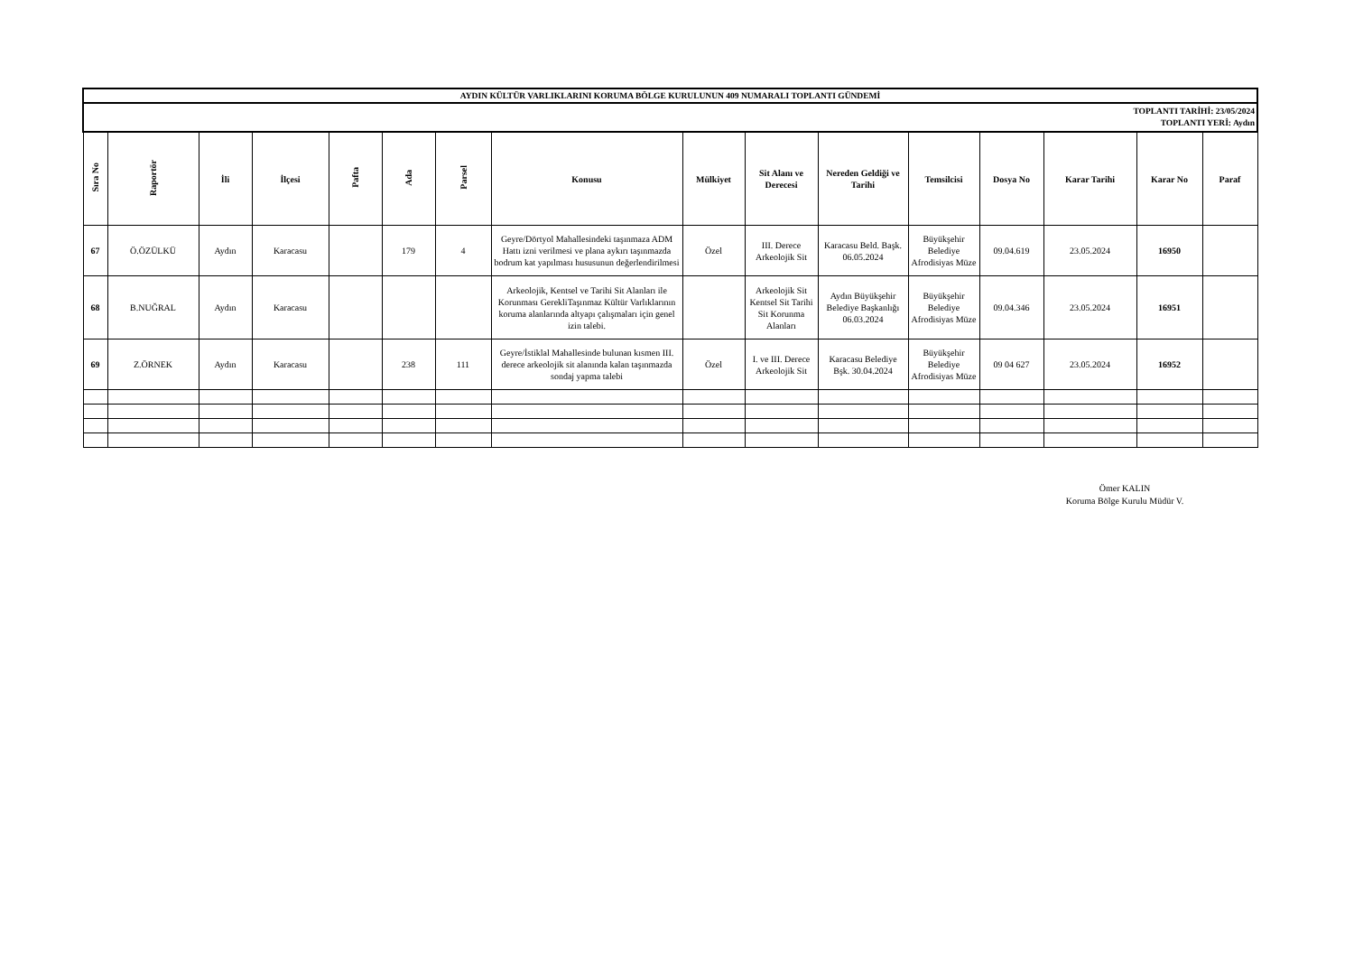| AYDIN KÜLTÜR VARLIKLARINI KORUMA BÖLGE KURULUNUN 409 NUMARALI TOPLANTI GÜNDEMİ | | | | | | | | | | | | | | | |
| TOPLANTI TARİHİ: 23/05/2024 TOPLANTI YERİ: Aydın | | | | | | | | | | | | | | | |
| Sıra No | Raportör | İli | İlçesi | Pafta | Ada | Parsel | Konusu | Mülkiyet | Sit Alanı ve Derecesi | Nereden Geldiği ve Tarihi | Temsilcisi | Dosya No | Karar Tarihi | Karar No | Paraf |
| 67 | Ö.ÖZÜLKÜ | Aydın | Karacasu | | 179 | 4 | Geyre/Dörtyol Mahallesindeki taşınmaza ADM Hattı izni verilmesi ve plana aykırı taşınmazda bodrum kat yapılması hususunun değerlendirilmesi | Özel | III. Derece Arkeolojik Sit | Karacasu Beld. Başk. 06.05.2024 | Büyükşehir Belediye Afrodisiyas Müze | 09.04.619 | 23.05.2024 | 16950 | |
| 68 | B.NUĞRAL | Aydın | Karacasu | | | | Arkeolojik, Kentsel ve Tarihi Sit Alanları ile Korunması GerekliTaşınmaz Kültür Varlıklarının koruma alanlarında altyapı çalışmaları için genel izin talebi. | | Arkeolojik Sit Kentsel Sit Tarihi Sit Korunma Alanları | Aydın Büyükşehir Belediye Başkanlığı 06.03.2024 | Büyükşehir Belediye Afrodisiyas Müze | 09.04.346 | 23.05.2024 | 16951 | |
| 69 | Z.ÖRNEK | Aydın | Karacasu | | 238 | 111 | Geyre/İstiklal Mahallesinde bulunan kısmen III. derece arkeolojik sit alanında kalan taşınmazda sondaj yapma talebi | Özel | I. ve III. Derece Arkeolojik Sit | Karacasu Belediye Bşk. 30.04.2024 | Büyükşehir Belediye Afrodisiyas Müze | 09 04 627 | 23.05.2024 | 16952 | |
Ömer KALIN
Koruma Bölge Kurulu Müdür V.